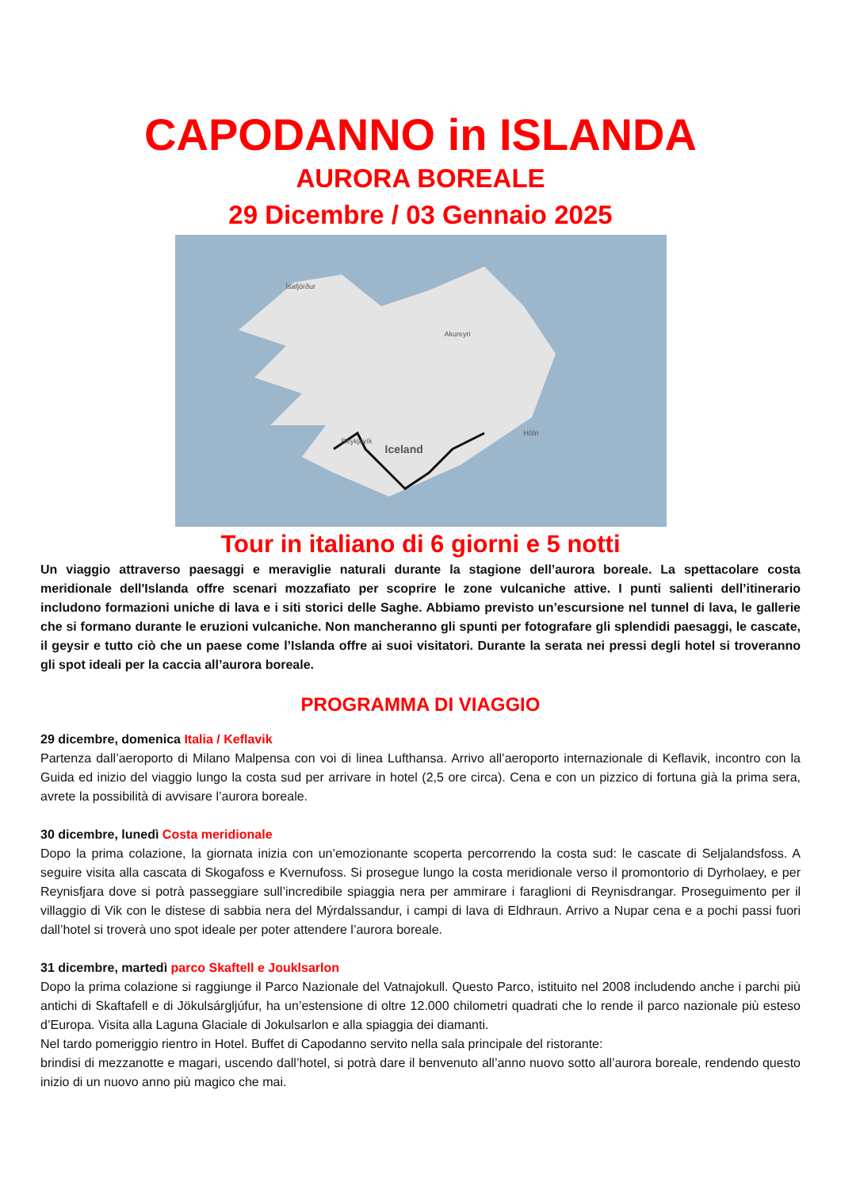CAPODANNO in ISLANDA
AURORA BOREALE
29 Dicembre / 03 Gennaio 2025
Iceland
Ísafjörður
Reykjavík
Akureyri
Höfn
Tour in italiano di 6 giorni e 5 notti
Un viaggio attraverso paesaggi e meraviglie naturali durante la stagione dell’aurora boreale. La spettacolare costa meridionale dell'Islanda offre scenari mozzafiato per scoprire le zone vulcaniche attive. I punti salienti dell’itinerario includono formazioni uniche di lava e i siti storici delle Saghe. Abbiamo previsto un’escursione nel tunnel di lava, le gallerie che si formano durante le eruzioni vulcaniche. Non mancheranno gli spunti per fotografare gli splendidi paesaggi, le cascate, il geysir e tutto ciò che un paese come l’Islanda offre ai suoi visitatori. Durante la serata nei pressi degli hotel si troveranno gli spot ideali per la caccia all’aurora boreale.
PROGRAMMA DI VIAGGIO
29 dicembre, domenica Italia / Keflavik
Partenza dall’aeroporto di Milano Malpensa con voi di linea Lufthansa. Arrivo all’aeroporto internazionale di Keflavik, incontro con la Guida ed inizio del viaggio lungo la costa sud per arrivare in hotel (2,5 ore circa). Cena e con un pizzico di fortuna già la prima sera, avrete la possibilità di avvisare l’aurora boreale.
30 dicembre, lunedì Costa meridionale
Dopo la prima colazione, la giornata inizia con un’emozionante scoperta percorrendo la costa sud: le cascate di Seljalandsfoss. A seguire visita alla cascata di Skogafoss e Kvernufoss. Si prosegue lungo la costa meridionale verso il promontorio di Dyrholaey, e per Reynisfjara dove si potrà passeggiare sull’incredibile spiaggia nera per ammirare i faraglioni di Reynisdrangar. Proseguimento per il villaggio di Vik con le distese di sabbia nera del Mýrdalssandur, i campi di lava di Eldhraun. Arrivo a Nupar cena e a pochi passi fuori dall’hotel si troverà uno spot ideale per poter attendere l’aurora boreale.
31 dicembre, martedì parco Skaftell e Jouklsarlon
Dopo la prima colazione si raggiunge il Parco Nazionale del Vatnajokull. Questo Parco, istituito nel 2008 includendo anche i parchi più antichi di Skaftafell e di Jökulsárgljúfur, ha un’estensione di oltre 12.000 chilometri quadrati che lo rende il parco nazionale più esteso d’Europa. Visita alla Laguna Glaciale di Jokulsarlon e alla spiaggia dei diamanti.
Nel tardo pomeriggio rientro in Hotel. Buffet di Capodanno servito nella sala principale del ristorante:
brindisi di mezzanotte e magari, uscendo dall’hotel, si potrà dare il benvenuto all’anno nuovo sotto all’aurora boreale, rendendo questo inizio di un nuovo anno più magico che mai.